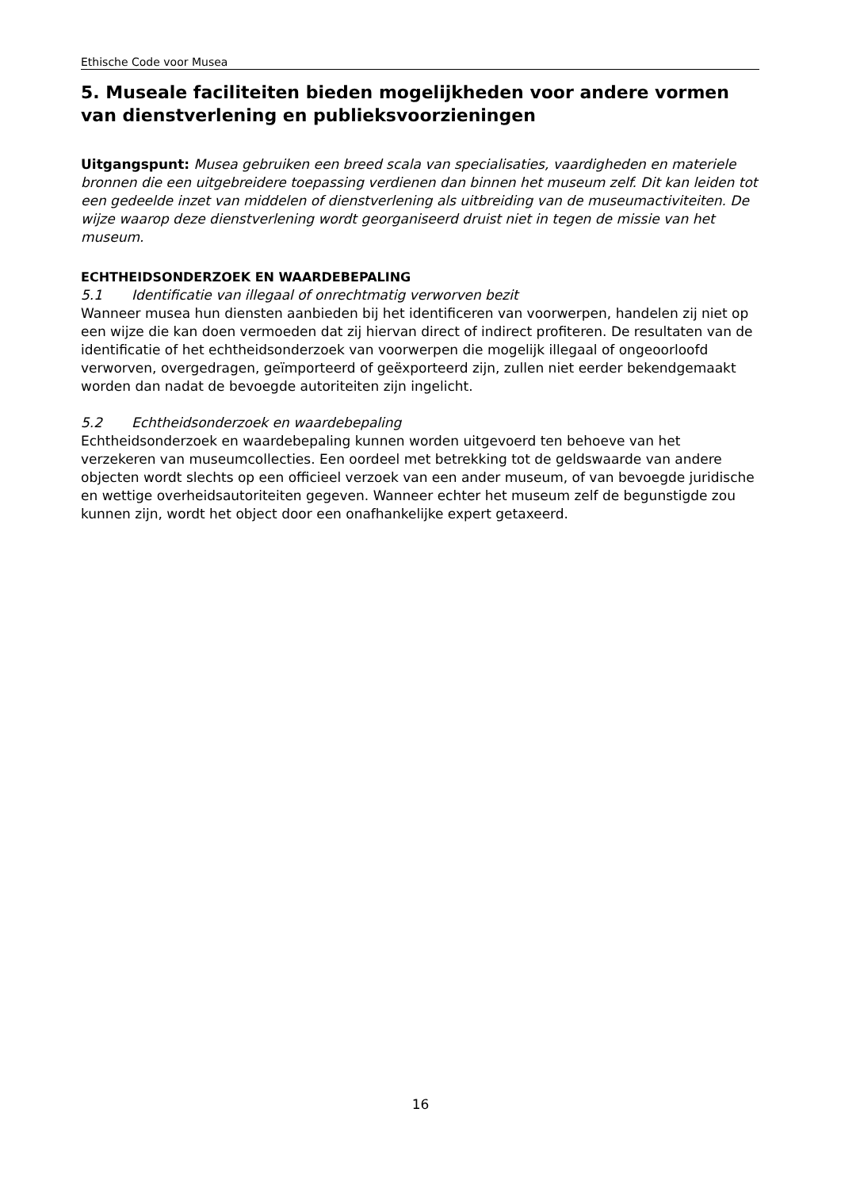Ethische Code voor Musea
5. Museale faciliteiten bieden mogelijkheden voor andere vormen van dienstverlening en publieksvoorzieningen
Uitgangspunt: Musea gebruiken een breed scala van specialisaties, vaardigheden en materiele bronnen die een uitgebreidere toepassing verdienen dan binnen het museum zelf. Dit kan leiden tot een gedeelde inzet van middelen of dienstverlening als uitbreiding van de museumactiviteiten. De wijze waarop deze dienstverlening wordt georganiseerd druist niet in tegen de missie van het museum.
ECHTHEIDSONDERZOEK EN WAARDEBEPALING
5.1 Identificatie van illegaal of onrechtmatig verworven bezit
Wanneer musea hun diensten aanbieden bij het identificeren van voorwerpen, handelen zij niet op een wijze die kan doen vermoeden dat zij hiervan direct of indirect profiteren. De resultaten van de identificatie of het echtheidsonderzoek van voorwerpen die mogelijk illegaal of ongeoorloofd verworven, overgedragen, geïmporteerd of geëxporteerd zijn, zullen niet eerder bekendgemaakt worden dan nadat de bevoegde autoriteiten zijn ingelicht.
5.2 Echtheidsonderzoek en waardebepaling
Echtheidsonderzoek en waardebepaling kunnen worden uitgevoerd ten behoeve van het verzekeren van museumcollecties. Een oordeel met betrekking tot de geldswaarde van andere objecten wordt slechts op een officieel verzoek van een ander museum, of van bevoegde juridische en wettige overheidsautoriteiten gegeven. Wanneer echter het museum zelf de begunstigde zou kunnen zijn, wordt het object door een onafhankelijke expert getaxeerd.
16